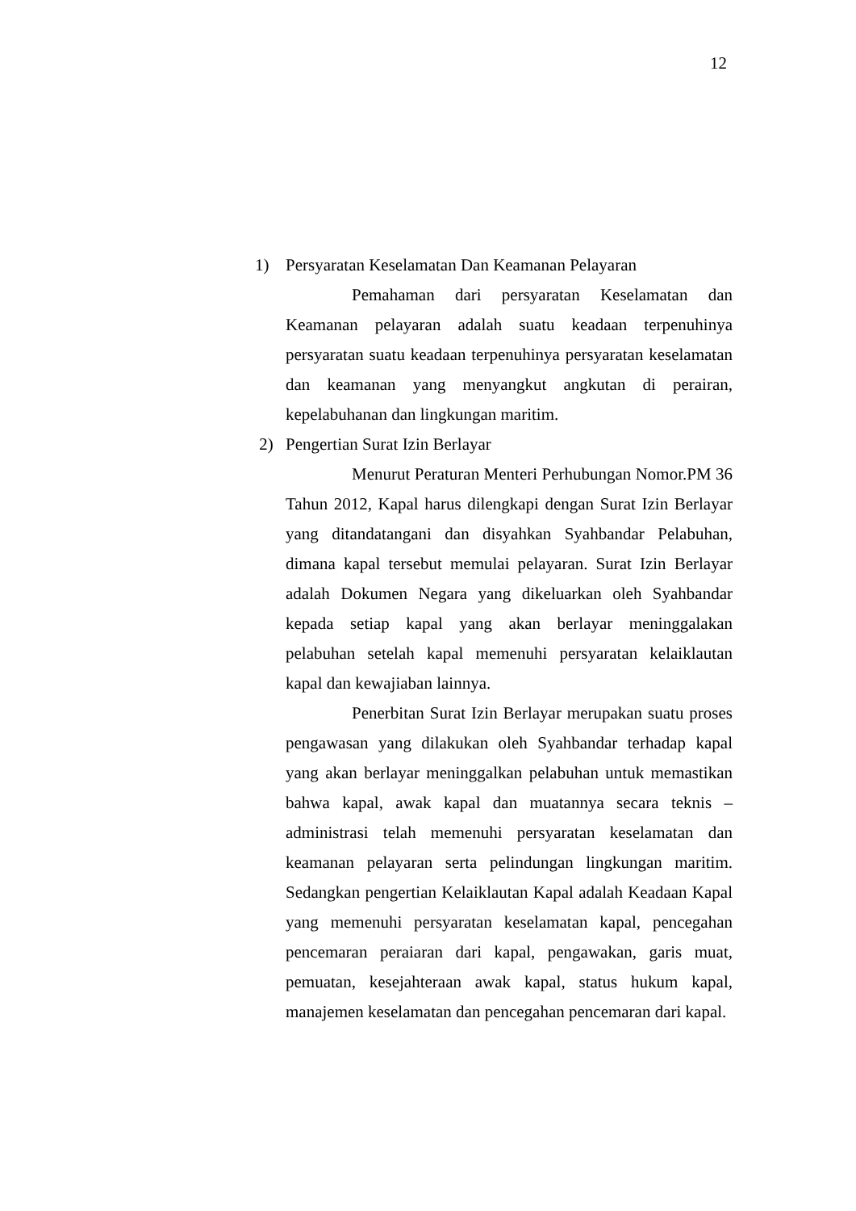12
1) Persyaratan Keselamatan Dan Keamanan Pelayaran
Pemahaman dari persyaratan Keselamatan dan Keamanan pelayaran adalah suatu keadaan terpenuhinya persyaratan suatu keadaan terpenuhinya persyaratan keselamatan dan keamanan yang menyangkut angkutan di perairan, kepelabuhanan dan lingkungan maritim.
2) Pengertian Surat Izin Berlayar
Menurut Peraturan Menteri Perhubungan Nomor.PM 36 Tahun 2012, Kapal harus dilengkapi dengan Surat Izin Berlayar yang ditandatangani dan disyahkan Syahbandar Pelabuhan, dimana kapal tersebut memulai pelayaran. Surat Izin Berlayar adalah Dokumen Negara yang dikeluarkan oleh Syahbandar kepada setiap kapal yang akan berlayar meninggalakan pelabuhan setelah kapal memenuhi persyaratan kelaiklautan kapal dan kewajiaban lainnya.
Penerbitan Surat Izin Berlayar merupakan suatu proses pengawasan yang dilakukan oleh Syahbandar terhadap kapal yang akan berlayar meninggalkan pelabuhan untuk memastikan bahwa kapal, awak kapal dan muatannya secara teknis – administrasi telah memenuhi persyaratan keselamatan dan keamanan pelayaran serta pelindungan lingkungan maritim. Sedangkan pengertian Kelaiklautan Kapal adalah Keadaan Kapal yang memenuhi persyaratan keselamatan kapal, pencegahan pencemaran peraiaran dari kapal, pengawakan, garis muat, pemuatan, kesejahteraan awak kapal, status hukum kapal, manajemen keselamatan dan pencegahan pencemaran dari kapal.